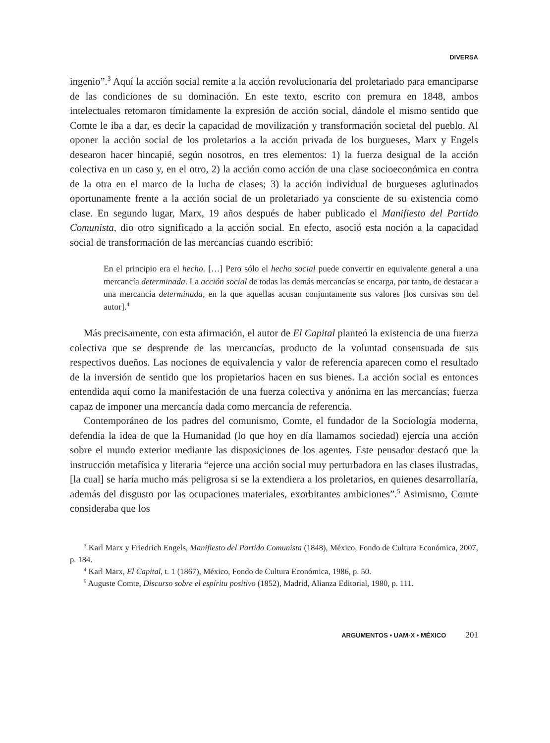DIVERSA
ingenio”.<sup>3</sup> Aquí la acción social remite a la acción revolucionaria del proletariado para emanciparse de las condiciones de su dominación. En este texto, escrito con premura en 1848, ambos intelectuales retomaron tímidamente la expresión de acción social, dándole el mismo sentido que Comte le iba a dar, es decir la capacidad de movilización y transformación societal del pueblo. Al oponer la acción social de los proletarios a la acción privada de los burgueses, Marx y Engels desearon hacer hincapié, según nosotros, en tres elementos: 1) la fuerza desigual de la acción colectiva en un caso y, en el otro, 2) la acción como acción de una clase socioeconómica en contra de la otra en el marco de la lucha de clases; 3) la acción individual de burgueses aglutinados oportunamente frente a la acción social de un proletariado ya consciente de su existencia como clase. En segundo lugar, Marx, 19 años después de haber publicado el Manifiesto del Partido Comunista, dio otro significado a la acción social. En efecto, asoció esta noción a la capacidad social de transformación de las mercancías cuando escribió:
En el principio era el hecho. […] Pero sólo el hecho social puede convertir en equivalente general a una mercancía determinada. La acción social de todas las demás mercancías se encarga, por tanto, de destacar a una mercancía determinada, en la que aquellas acusan conjuntamente sus valores [los cursivas son del autor].<sup>4</sup>
Más precisamente, con esta afirmación, el autor de El Capital planteó la existencia de una fuerza colectiva que se desprende de las mercancías, producto de la voluntad consensuada de sus respectivos dueños. Las nociones de equivalencia y valor de referencia aparecen como el resultado de la inversión de sentido que los propietarios hacen en sus bienes. La acción social es entonces entendida aquí como la manifestación de una fuerza colectiva y anónima en las mercancías; fuerza capaz de imponer una mercancía dada como mercancía de referencia.
Contemporáneo de los padres del comunismo, Comte, el fundador de la Sociología moderna, defendía la idea de que la Humanidad (lo que hoy en día llamamos sociedad) ejercía una acción sobre el mundo exterior mediante las disposiciones de los agentes. Este pensador destacó que la instrucción metafísica y literaria “ejerce una acción social muy perturbadora en las clases ilustradas, [la cual] se haría mucho más peligrosa si se la extendiera a los proletarios, en quienes desarrollaría, además del disgusto por las ocupaciones materiales, exorbitantes ambiciones”.<sup>5</sup> Asimismo, Comte consideraba que los
<sup>3</sup> Karl Marx y Friedrich Engels, Manifiesto del Partido Comunista (1848), México, Fondo de Cultura Económica, 2007, p. 184.
<sup>4</sup> Karl Marx, El Capital, t. 1 (1867), México, Fondo de Cultura Económica, 1986, p. 50.
<sup>5</sup> Auguste Comte, Discurso sobre el espíritu positivo (1852), Madrid, Alianza Editorial, 1980, p. 111.
ARGUMENTOS • UAM-X • MÉXICO 201